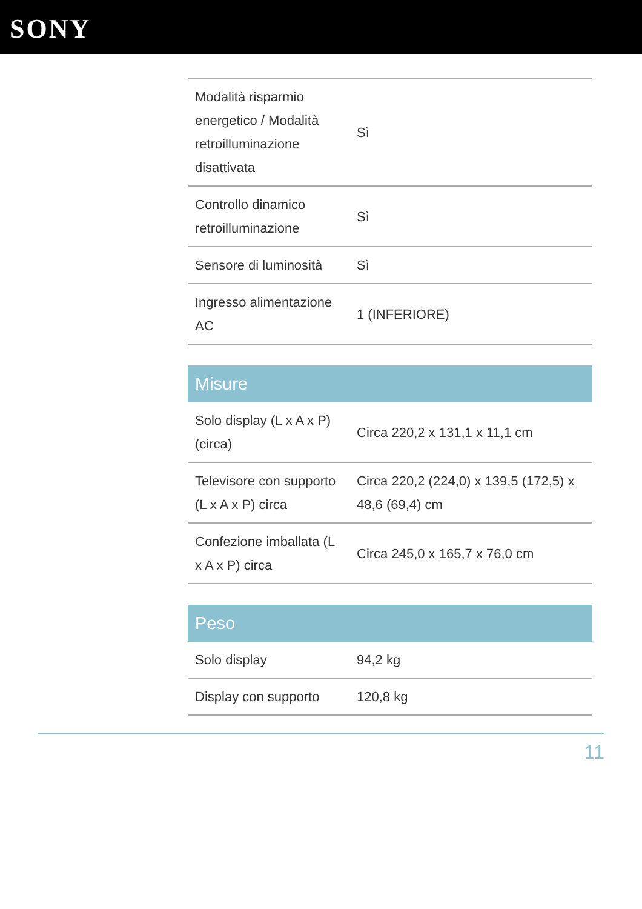SONY
| Modalità risparmio energetico / Modalità retroilluminazione disattivata | Sì |
| Controllo dinamico retroilluminazione | Sì |
| Sensore di luminosità | Sì |
| Ingresso alimentazione AC | 1 (INFERIORE) |
Misure
| Solo display (L x A x P) (circa) | Circa 220,2 x 131,1 x 11,1 cm |
| Televisore con supporto (L x A x P) circa | Circa 220,2 (224,0) x 139,5 (172,5) x 48,6 (69,4) cm |
| Confezione imballata (L x A x P) circa | Circa 245,0 x 165,7 x 76,0 cm |
Peso
| Solo display | 94,2 kg |
| Display con supporto | 120,8 kg |
11